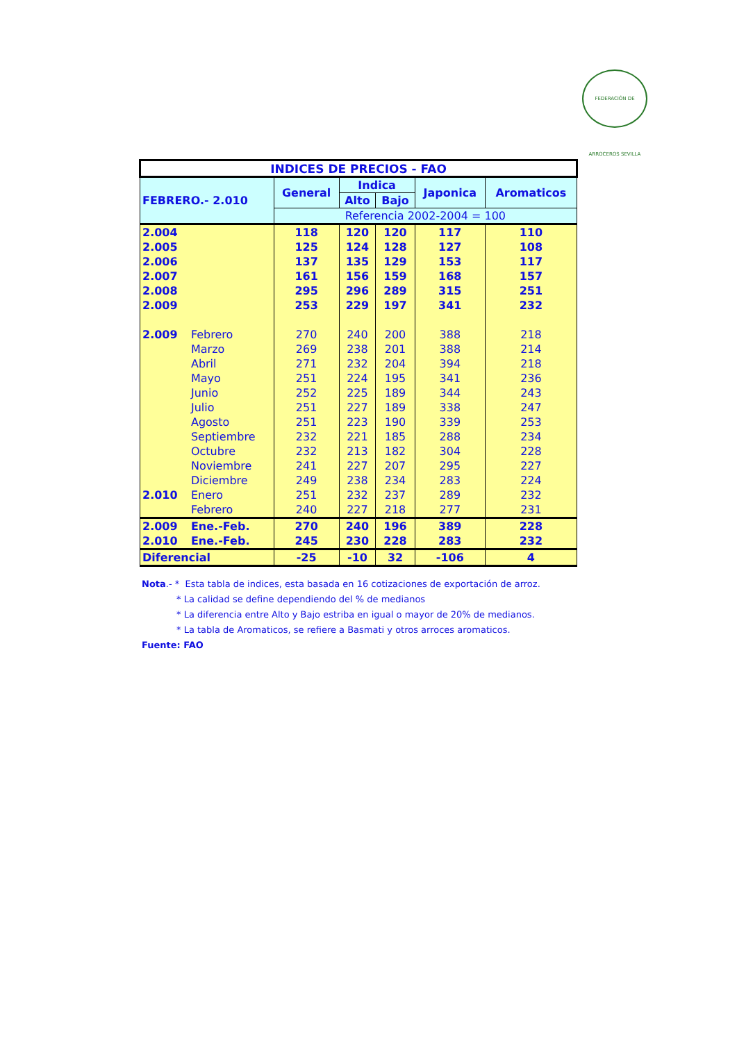FEDERACIÓN DE ARROCEROS SEVILLA
| INDICES DE PRECIOS - FAO | | | | | | |
| --- | --- | --- | --- | --- | --- | --- |
| FEBRERO.- 2.010 | | General | Indica | | Japonica | Aromaticos |
| | | | Alto | Bajo | | |
| | | Referencia 2002-2004 = 100 | | | | |
| 2.004 | | 118 | 120 | 120 | 117 | 110 |
| 2.005 | | 125 | 124 | 128 | 127 | 108 |
| 2.006 | | 137 | 135 | 129 | 153 | 117 |
| 2.007 | | 161 | 156 | 159 | 168 | 157 |
| 2.008 | | 295 | 296 | 289 | 315 | 251 |
| 2.009 | | 253 | 229 | 197 | 341 | 232 |
| 2.009 | Febrero | 270 | 240 | 200 | 388 | 218 |
| | Marzo | 269 | 238 | 201 | 388 | 214 |
| | Abril | 271 | 232 | 204 | 394 | 218 |
| | Mayo | 251 | 224 | 195 | 341 | 236 |
| | Junio | 252 | 225 | 189 | 344 | 243 |
| | Julio | 251 | 227 | 189 | 338 | 247 |
| | Agosto | 251 | 223 | 190 | 339 | 253 |
| | Septiembre | 232 | 221 | 185 | 288 | 234 |
| | Octubre | 232 | 213 | 182 | 304 | 228 |
| | Noviembre | 241 | 227 | 207 | 295 | 227 |
| | Diciembre | 249 | 238 | 234 | 283 | 224 |
| 2.010 | Enero | 251 | 232 | 237 | 289 | 232 |
| | Febrero | 240 | 227 | 218 | 277 | 231 |
| 2.009 | Ene.-Feb. | 270 | 240 | 196 | 389 | 228 |
| 2.010 | Ene.-Feb. | 245 | 230 | 228 | 283 | 232 |
| Diferencial | | -25 | -10 | 32 | -106 | 4 |
Nota.- * Esta tabla de indices, esta basada en 16 cotizaciones de exportación de arroz.
* La calidad se define dependiendo del % de medianos
* La diferencia entre Alto y Bajo estriba en igual o mayor de 20% de medianos.
* La tabla de Aromaticos, se refiere a Basmati y otros arroces aromaticos.
Fuente: FAO